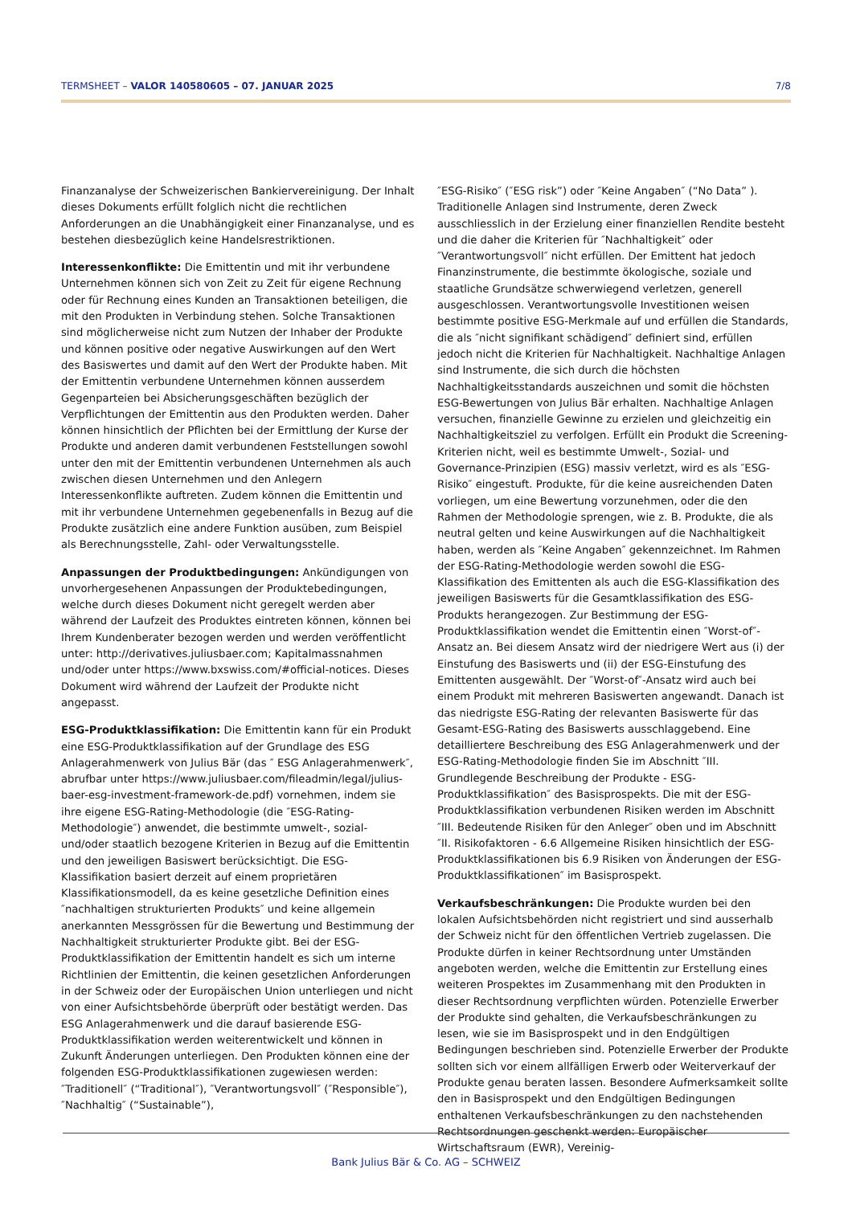TERMSHEET – VALOR 140580605 – 07. JANUAR 2025 7/8
Finanzanalyse der Schweizerischen Bankiervereinigung. Der Inhalt dieses Dokuments erfüllt folglich nicht die rechtlichen Anforderungen an die Unabhängigkeit einer Finanzanalyse, und es bestehen diesbezüglich keine Handelsrestriktionen.
Interessenkonflikte: Die Emittentin und mit ihr verbundene Unternehmen können sich von Zeit zu Zeit für eigene Rechnung oder für Rechnung eines Kunden an Transaktionen beteiligen, die mit den Produkten in Verbindung stehen. Solche Transaktionen sind möglicherweise nicht zum Nutzen der Inhaber der Produkte und können positive oder negative Auswirkungen auf den Wert des Basiswertes und damit auf den Wert der Produkte haben. Mit der Emittentin verbundene Unternehmen können ausserdem Gegenparteien bei Absicherungsgeschäften bezüglich der Verpflichtungen der Emittentin aus den Produkten werden. Daher können hinsichtlich der Pflichten bei der Ermittlung der Kurse der Produkte und anderen damit verbundenen Feststellungen sowohl unter den mit der Emittentin verbundenen Unternehmen als auch zwischen diesen Unternehmen und den Anlegern Interessenkonflikte auftreten. Zudem können die Emittentin und mit ihr verbundene Unternehmen gegebenenfalls in Bezug auf die Produkte zusätzlich eine andere Funktion ausüben, zum Beispiel als Berechnungsstelle, Zahl- oder Verwaltungsstelle.
Anpassungen der Produktbedingungen: Ankündigungen von unvorhergesehenen Anpassungen der Produktebedingungen, welche durch dieses Dokument nicht geregelt werden aber während der Laufzeit des Produktes eintreten können, können bei Ihrem Kundenberater bezogen werden und werden veröffentlicht unter: http://derivatives.juliusbaer.com; Kapitalmassnahmen und/oder unter https://www.bxswiss.com/#official-notices. Dieses Dokument wird während der Laufzeit der Produkte nicht angepasst.
ESG-Produktklassifikation: Die Emittentin kann für ein Produkt eine ESG-Produktklassifikation auf der Grundlage des ESG Anlagerahmenwerk von Julius Bär (das ″ ESG Anlagerahmenwerk″, abrufbar unter https://www.juliusbaer.com/fileadmin/legal/julius-baer-esg-investment-framework-de.pdf) vornehmen, indem sie ihre eigene ESG-Rating-Methodologie (die ″ESG-Rating-Methodologie″) anwendet, die bestimmte umwelt-, sozial- und/oder staatlich bezogene Kriterien in Bezug auf die Emittentin und den jeweiligen Basiswert berücksichtigt. Die ESG-Klassifikation basiert derzeit auf einem proprietären Klassifikationsmodell, da es keine gesetzliche Definition eines ″nachhaltigen strukturierten Produkts″ und keine allgemein anerkannten Messgrössen für die Bewertung und Bestimmung der Nachhaltigkeit strukturierter Produkte gibt. Bei der ESG-Produktklassifikation der Emittentin handelt es sich um interne Richtlinien der Emittentin, die keinen gesetzlichen Anforderungen in der Schweiz oder der Europäischen Union unterliegen und nicht von einer Aufsichtsbehörde überprüft oder bestätigt werden. Das ESG Anlagerahmenwerk und die darauf basierende ESG-Produktklassifikation werden weiterentwickelt und können in Zukunft Änderungen unterliegen. Den Produkten können eine der folgenden ESG-Produktklassifikationen zugewiesen werden: ″Traditionell″ (“Traditional″), ″Verantwortungsvoll″ (″Responsible″), ″Nachhaltig″ (“Sustainable”),
″ESG-Risiko″ (″ESG risk”) oder ″Keine Angaben″ (“No Data” ). Traditionelle Anlagen sind Instrumente, deren Zweck ausschliesslich in der Erzielung einer finanziellen Rendite besteht und die daher die Kriterien für ″Nachhaltigkeit″ oder ″Verantwortungsvoll″ nicht erfüllen. Der Emittent hat jedoch Finanzinstrumente, die bestimmte ökologische, soziale und staatliche Grundsätze schwerwiegend verletzen, generell ausgeschlossen. Verantwortungsvolle Investitionen weisen bestimmte positive ESG-Merkmale auf und erfüllen die Standards, die als ″nicht signifikant schädigend″ definiert sind, erfüllen jedoch nicht die Kriterien für Nachhaltigkeit. Nachhaltige Anlagen sind Instrumente, die sich durch die höchsten Nachhaltigkeitsstandards auszeichnen und somit die höchsten ESG-Bewertungen von Julius Bär erhalten. Nachhaltige Anlagen versuchen, finanzielle Gewinne zu erzielen und gleichzeitig ein Nachhaltigkeitsziel zu verfolgen. Erfüllt ein Produkt die Screening-Kriterien nicht, weil es bestimmte Umwelt-, Sozial- und Governance-Prinzipien (ESG) massiv verletzt, wird es als ″ESG-Risiko″ eingestuft. Produkte, für die keine ausreichenden Daten vorliegen, um eine Bewertung vorzunehmen, oder die den Rahmen der Methodologie sprengen, wie z. B. Produkte, die als neutral gelten und keine Auswirkungen auf die Nachhaltigkeit haben, werden als ″Keine Angaben″ gekennzeichnet. Im Rahmen der ESG-Rating-Methodologie werden sowohl die ESG-Klassifikation des Emittenten als auch die ESG-Klassifikation des jeweiligen Basiswerts für die Gesamtklassifikation des ESG-Produkts herangezogen. Zur Bestimmung der ESG-Produktklassifikation wendet die Emittentin einen ″Worst-of″-Ansatz an. Bei diesem Ansatz wird der niedrigere Wert aus (i) der Einstufung des Basiswerts und (ii) der ESG-Einstufung des Emittenten ausgewählt. Der ″Worst-of″-Ansatz wird auch bei einem Produkt mit mehreren Basiswerten angewandt. Danach ist das niedrigste ESG-Rating der relevanten Basiswerte für das Gesamt-ESG-Rating des Basiswerts ausschlaggebend. Eine detailliertere Beschreibung des ESG Anlagerahmenwerk und der ESG-Rating-Methodologie finden Sie im Abschnitt ″III. Grundlegende Beschreibung der Produkte - ESG-Produktklassifikation″ des Basisprospekts. Die mit der ESG-Produktklassifikation verbundenen Risiken werden im Abschnitt ″III. Bedeutende Risiken für den Anleger″ oben und im Abschnitt ″II. Risikofaktoren - 6.6 Allgemeine Risiken hinsichtlich der ESG-Produktklassifikationen bis 6.9 Risiken von Änderungen der ESG-Produktklassifikationen″ im Basisprospekt.
Verkaufsbeschränkungen: Die Produkte wurden bei den lokalen Aufsichtsbehörden nicht registriert und sind ausserhalb der Schweiz nicht für den öffentlichen Vertrieb zugelassen. Die Produkte dürfen in keiner Rechtsordnung unter Umständen angeboten werden, welche die Emittentin zur Erstellung eines weiteren Prospektes im Zusammenhang mit den Produkten in dieser Rechtsordnung verpflichten würden. Potenzielle Erwerber der Produkte sind gehalten, die Verkaufsbeschränkungen zu lesen, wie sie im Basisprospekt und in den Endgültigen Bedingungen beschrieben sind. Potenzielle Erwerber der Produkte sollten sich vor einem allfälligen Erwerb oder Weiterverkauf der Produkte genau beraten lassen. Besondere Aufmerksamkeit sollte den in Basisprospekt und den Endgültigen Bedingungen enthaltenen Verkaufsbeschränkungen zu den nachstehenden Rechtsordnungen geschenkt werden: Europäischer Wirtschaftsraum (EWR), Vereinig-
Bank Julius Bär & Co. AG – SCHWEIZ